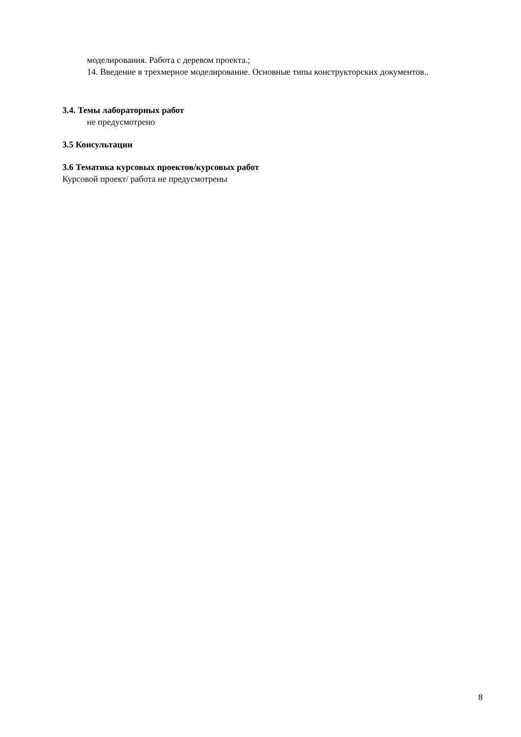моделирования. Работа с деревом проекта.;
14. Введение в трехмерное моделирование. Основные типы конструкторских документов..
3.4. Темы лабораторных работ
не предусмотрено
3.5 Консультации
3.6 Тематика курсовых проектов/курсовых работ
Курсовой проект/ работа не предусмотрены
8